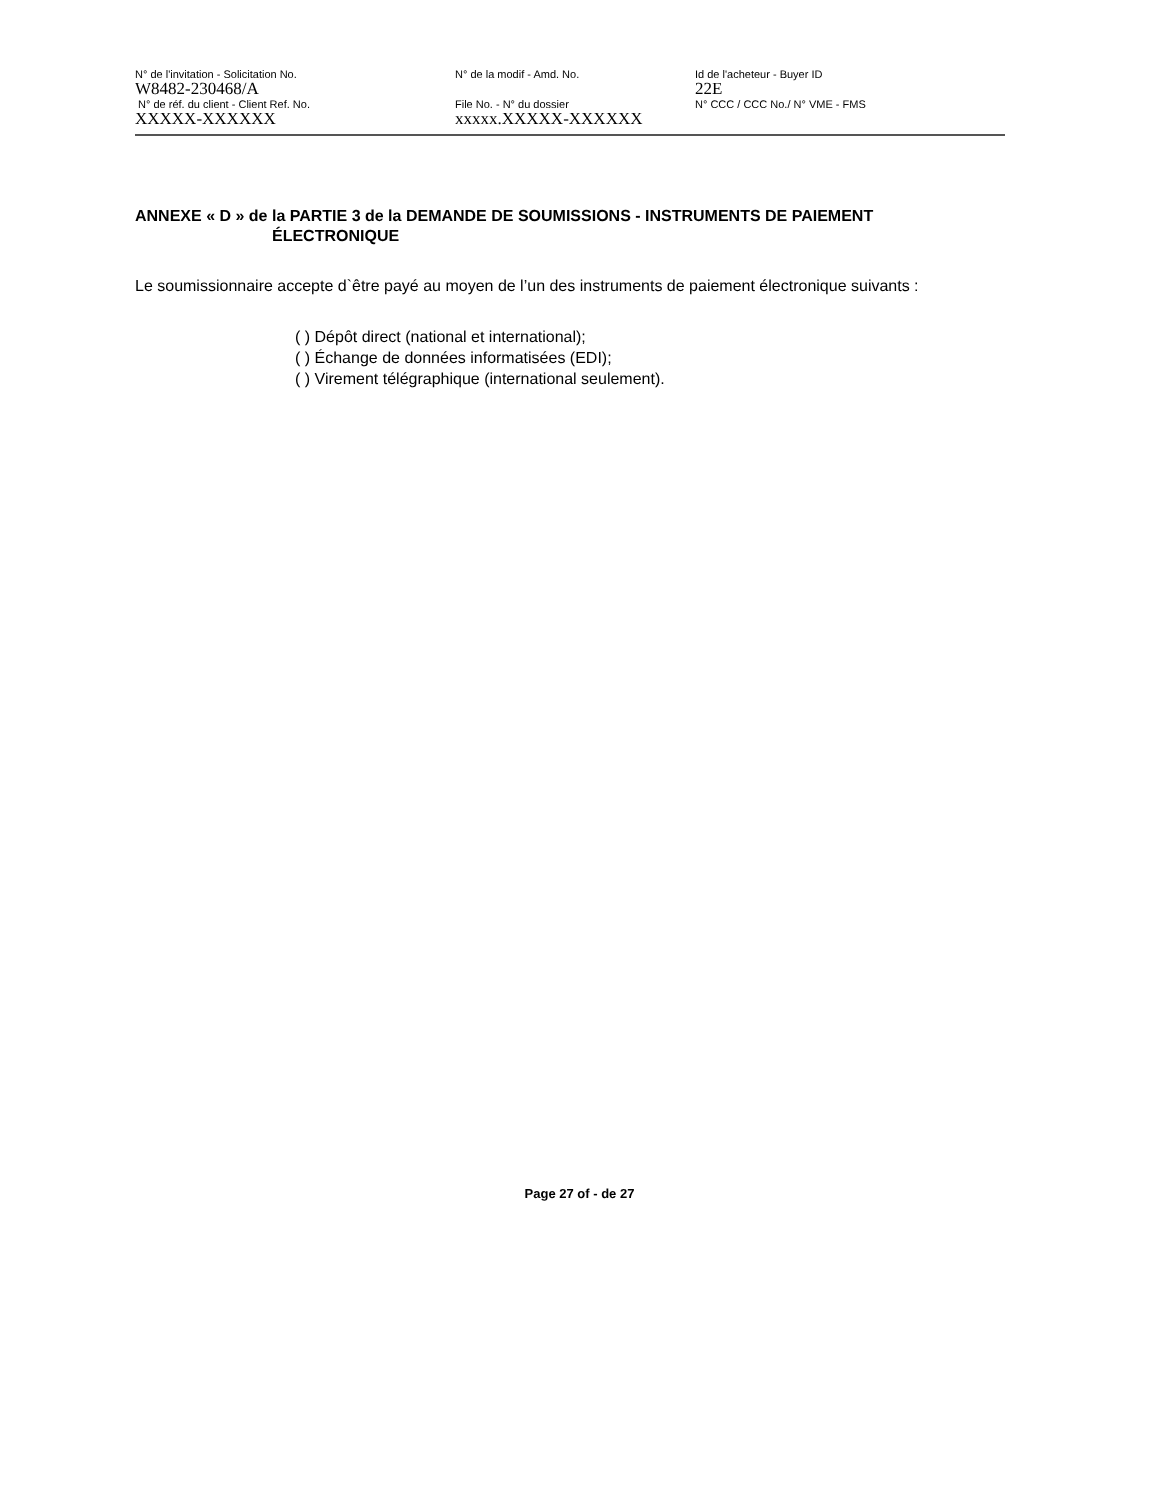N° de l'invitation - Solicitation No.
W8482-230468/A
N° de la modif - Amd. No. Id de l'acheteur - Buyer ID
22E
N° de réf. du client - Client Ref. No.
XXXXX-XXXXXX
File No. - N° du dossier
xxxxx.XXXXX-XXXXXX
N° CCC / CCC No./ N° VME - FMS
ANNEXE « D » de la PARTIE 3 de la DEMANDE DE SOUMISSIONS - INSTRUMENTS DE PAIEMENT
ÉLECTRONIQUE
Le soumissionnaire accepte d`être payé au moyen de l’un des instruments de paiement électronique suivants :
( ) Dépôt direct (national et international);
( ) Échange de données informatisées (EDI);
( ) Virement télégraphique (international seulement).
Page 27 of - de 27